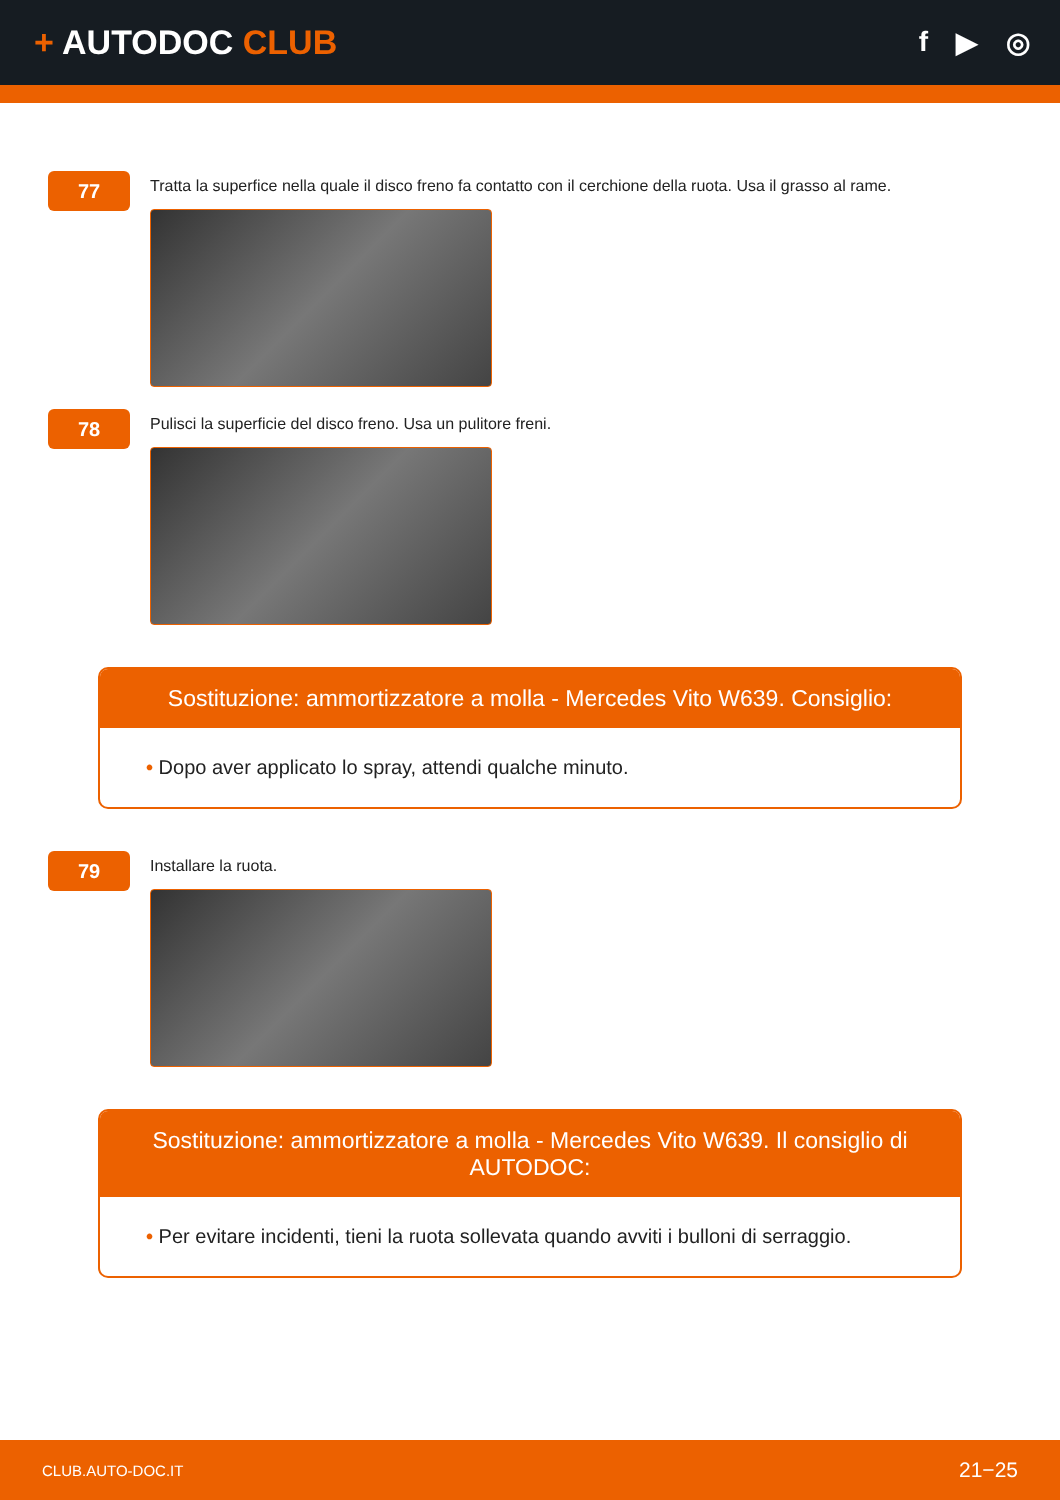+ AUTODOC CLUB
f ▶ ◎
77
Tratta la superfice nella quale il disco freno fa contatto con il cerchione della ruota. Usa il grasso al rame.
78
Pulisci la superficie del disco freno. Usa un pulitore freni.
Sostituzione: ammortizzatore a molla - Mercedes Vito W639. Consiglio:
• Dopo aver applicato lo spray, attendi qualche minuto.
79
Installare la ruota.
Sostituzione: ammortizzatore a molla - Mercedes Vito W639. Il consiglio di AUTODOC:
• Per evitare incidenti, tieni la ruota sollevata quando avviti i bulloni di serraggio.
CLUB.AUTO-DOC.IT 21−25